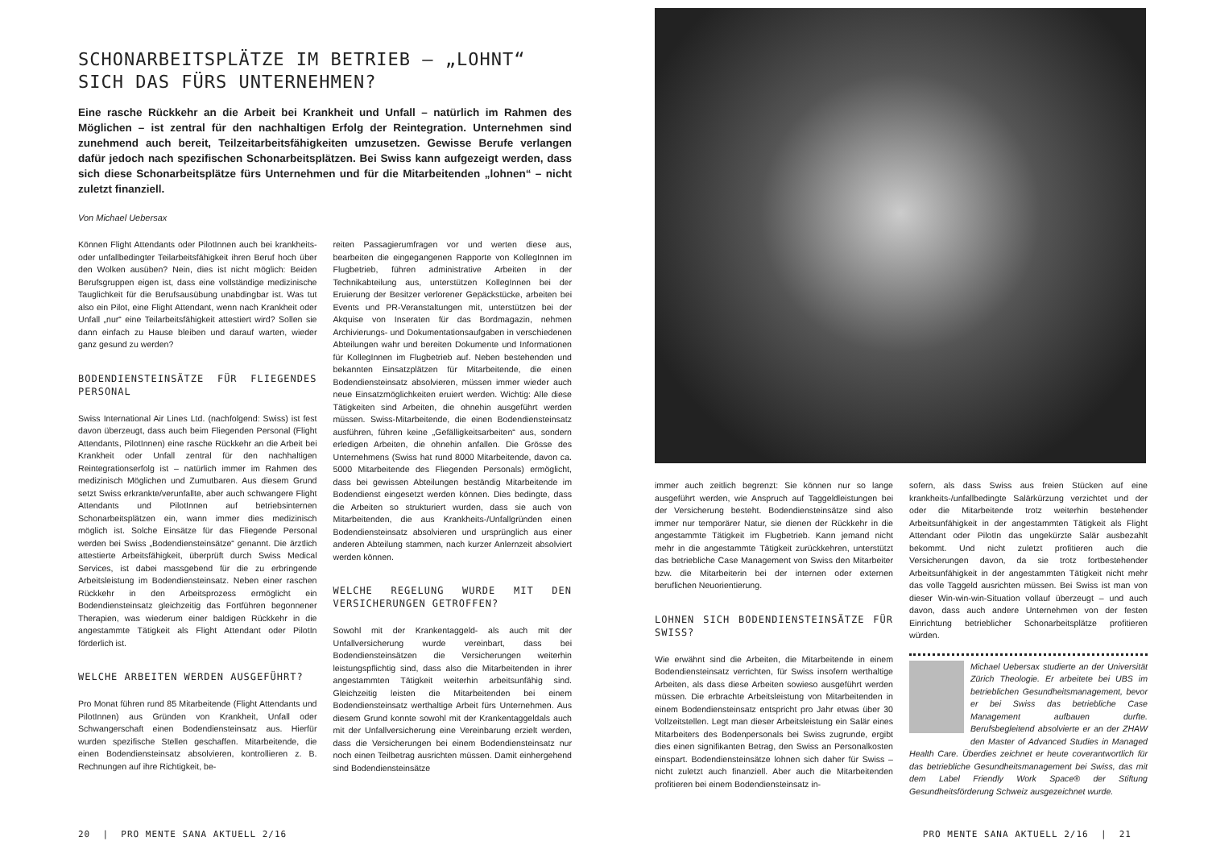SCHONARBEITSPLÄTZE IM BETRIEB – „LOHNT“ SICH DAS FÜRS UNTERNEHMEN?
Eine rasche Rückkehr an die Arbeit bei Krankheit und Unfall – natürlich im Rahmen des Möglichen – ist zentral für den nachhaltigen Erfolg der Reintegration. Unternehmen sind zunehmend auch bereit, Teilzeitarbeitsfähigkeiten umzusetzen. Gewisse Berufe verlangen dafür jedoch nach spezifischen Schonarbeitsplätzen. Bei Swiss kann aufgezeigt werden, dass sich diese Schonarbeitsplätze fürs Unternehmen und für die Mitarbeitenden „lohnen“ – nicht zuletzt finanziell.
Von Michael Uebersax
Können Flight Attendants oder PilotInnen auch bei krankheits- oder unfallbedingter Teilarbeitsfähigkeit ihren Beruf hoch über den Wolken ausüben? Nein, dies ist nicht möglich: Beiden Berufsgruppen eigen ist, dass eine vollständige medizinische Tauglichkeit für die Berufsausübung unabdingbar ist. Was tut also ein Pilot, eine Flight Attendant, wenn nach Krankheit oder Unfall „nur“ eine Teilarbeitsfähigkeit attestiert wird? Sollen sie dann einfach zu Hause bleiben und darauf warten, wieder ganz gesund zu werden?
BODENDIENSTEINSÄTZE FÜR FLIEGENDES PERSONAL
Swiss International Air Lines Ltd. (nachfolgend: Swiss) ist fest davon überzeugt, dass auch beim Fliegenden Personal (Flight Attendants, PilotInnen) eine rasche Rückkehr an die Arbeit bei Krankheit oder Unfall zentral für den nachhaltigen Reintegrationserfolg ist – natürlich immer im Rahmen des medizinisch Möglichen und Zumutbaren. Aus diesem Grund setzt Swiss erkrankte/verunfallte, aber auch schwangere Flight Attendants und PilotInnen auf betriebsinternen Schonarbeitsplätzen ein, wann immer dies medizinisch möglich ist. Solche Einsätze für das Fliegende Personal werden bei Swiss „Bodendiensteinsätze“ genannt. Die ärztlich attestierte Arbeitsfähigkeit, überprüft durch Swiss Medical Services, ist dabei massgebend für die zu erbringende Arbeitsleistung im Bodendiensteinsatz. Neben einer raschen Rückkehr in den Arbeitsprozess ermöglicht ein Bodendiensteinsatz gleichzeitig das Fortführen begonnener Therapien, was wiederum einer baldigen Rückkehr in die angestammte Tätigkeit als Flight Attendant oder PilotIn förderlich ist.
WELCHE ARBEITEN WERDEN AUSGEFÜHRT?
Pro Monat führen rund 85 Mitarbeitende (Flight Attendants und PilotInnen) aus Gründen von Krankheit, Unfall oder Schwangerschaft einen Bodendiensteinsatz aus. Hierfür wurden spezifische Stellen geschaffen. Mitarbeitende, die einen Bodendiensteinsatz absolvieren, kontrollieren z. B. Rechnungen auf ihre Richtigkeit, be-
reiten Passagierumfragen vor und werten diese aus, bearbeiten die eingegangenen Rapporte von KollegInnen im Flugbetrieb, führen administrative Arbeiten in der Technikabteilung aus, unterstützen KollegInnen bei der Eruierung der Besitzer verlorener Gepäckstücke, arbeiten bei Events und PR-Veranstaltungen mit, unterstützen bei der Akquise von Inseraten für das Bordmagazin, nehmen Archivierungs- und Dokumentationsaufgaben in verschiedenen Abteilungen wahr und bereiten Dokumente und Informationen für KollegInnen im Flugbetrieb auf. Neben bestehenden und bekannten Einsatzplätzen für Mitarbeitende, die einen Bodendiensteinsatz absolvieren, müssen immer wieder auch neue Einsatzmöglichkeiten eruiert werden. Wichtig: Alle diese Tätigkeiten sind Arbeiten, die ohnehin ausgeführt werden müssen. Swiss-Mitarbeitende, die einen Bodendiensteinsatz ausführen, führen keine „Gefälligkeitsarbeiten“ aus, sondern erledigen Arbeiten, die ohnehin anfallen. Die Grösse des Unternehmens (Swiss hat rund 8000 Mitarbeitende, davon ca. 5000 Mitarbeitende des Fliegenden Personals) ermöglicht, dass bei gewissen Abteilungen beständig Mitarbeitende im Bodendienst eingesetzt werden können. Dies bedingte, dass die Arbeiten so strukturiert wurden, dass sie auch von Mitarbeitenden, die aus Krankheits-/Unfallgründen einen Bodendiensteinsatz absolvieren und ursprünglich aus einer anderen Abteilung stammen, nach kurzer Anlernzeit absolviert werden können.
WELCHE REGELUNG WURDE MIT DEN VERSICHERUNGEN GETROFFEN?
Sowohl mit der Krankentaggeld- als auch mit der Unfallversicherung wurde vereinbart, dass bei Bodendiensteinsätzen die Versicherungen weiterhin leistungspflichtig sind, dass also die Mitarbeitenden in ihrer angestammten Tätigkeit weiterhin arbeitsunfähig sind. Gleichzeitig leisten die Mitarbeitenden bei einem Bodendiensteinsatz werthaltige Arbeit fürs Unternehmen. Aus diesem Grund konnte sowohl mit der Krankentaggeldals auch mit der Unfallversicherung eine Vereinbarung erzielt werden, dass die Versicherungen bei einem Bodendiensteinsatz nur noch einen Teilbetrag ausrichten müssen. Damit einhergehend sind Bodendiensteinsätze
20 | PRO MENTE SANA AKTUELL 2/16
immer auch zeitlich begrenzt: Sie können nur so lange ausgeführt werden, wie Anspruch auf Taggeldleistungen bei der Versicherung besteht. Bodendiensteinsätze sind also immer nur temporärer Natur, sie dienen der Rückkehr in die angestammte Tätigkeit im Flugbetrieb. Kann jemand nicht mehr in die angestammte Tätigkeit zurückkehren, unterstützt das betriebliche Case Management von Swiss den Mitarbeiter bzw. die Mitarbeiterin bei der internen oder externen beruflichen Neuorientierung.
LOHNEN SICH BODENDIENSTEINSÄTZE FÜR SWISS?
Wie erwähnt sind die Arbeiten, die Mitarbeitende in einem Bodendiensteinsatz verrichten, für Swiss insofern werthaltige Arbeiten, als dass diese Arbeiten sowieso ausgeführt werden müssen. Die erbrachte Arbeitsleistung von Mitarbeitenden in einem Bodendiensteinsatz entspricht pro Jahr etwas über 30 Vollzeitstellen. Legt man dieser Arbeitsleistung ein Salär eines Mitarbeiters des Bodenpersonals bei Swiss zugrunde, ergibt dies einen signifikanten Betrag, den Swiss an Personalkosten einspart. Bodendiensteinsätze lohnen sich daher für Swiss – nicht zuletzt auch finanziell. Aber auch die Mitarbeitenden profitieren bei einem Bodendiensteinsatz in-
sofern, als dass Swiss aus freien Stücken auf eine krankheits-/unfallbedingte Salärkürzung verzichtet und der oder die Mitarbeitende trotz weiterhin bestehender Arbeitsunfähigkeit in der angestammten Tätigkeit als Flight Attendant oder PilotIn das ungekürzte Salär ausbezahlt bekommt. Und nicht zuletzt profitieren auch die Versicherungen davon, da sie trotz fortbestehender Arbeitsunfähigkeit in der angestammten Tätigkeit nicht mehr das volle Taggeld ausrichten müssen. Bei Swiss ist man von dieser Win-win-win-Situation vollauf überzeugt – und auch davon, dass auch andere Unternehmen von der festen Einrichtung betrieblicher Schonarbeitsplätze profitieren würden.
Michael Uebersax studierte an der Universität Zürich Theologie. Er arbeitete bei UBS im betrieblichen Gesundheitsmanagement, bevor er bei Swiss das betriebliche Case Management aufbauen durfte. Berufsbegleitend absolvierte er an der ZHAW den Master of Advanced Studies in Managed Health Care. Überdies zeichnet er heute coverantwortlich für das betriebliche Gesundheitsmanagement bei Swiss, das mit dem Label Friendly Work Space® der Stiftung Gesundheitsförderung Schweiz ausgezeichnet wurde.
PRO MENTE SANA AKTUELL 2/16 | 21